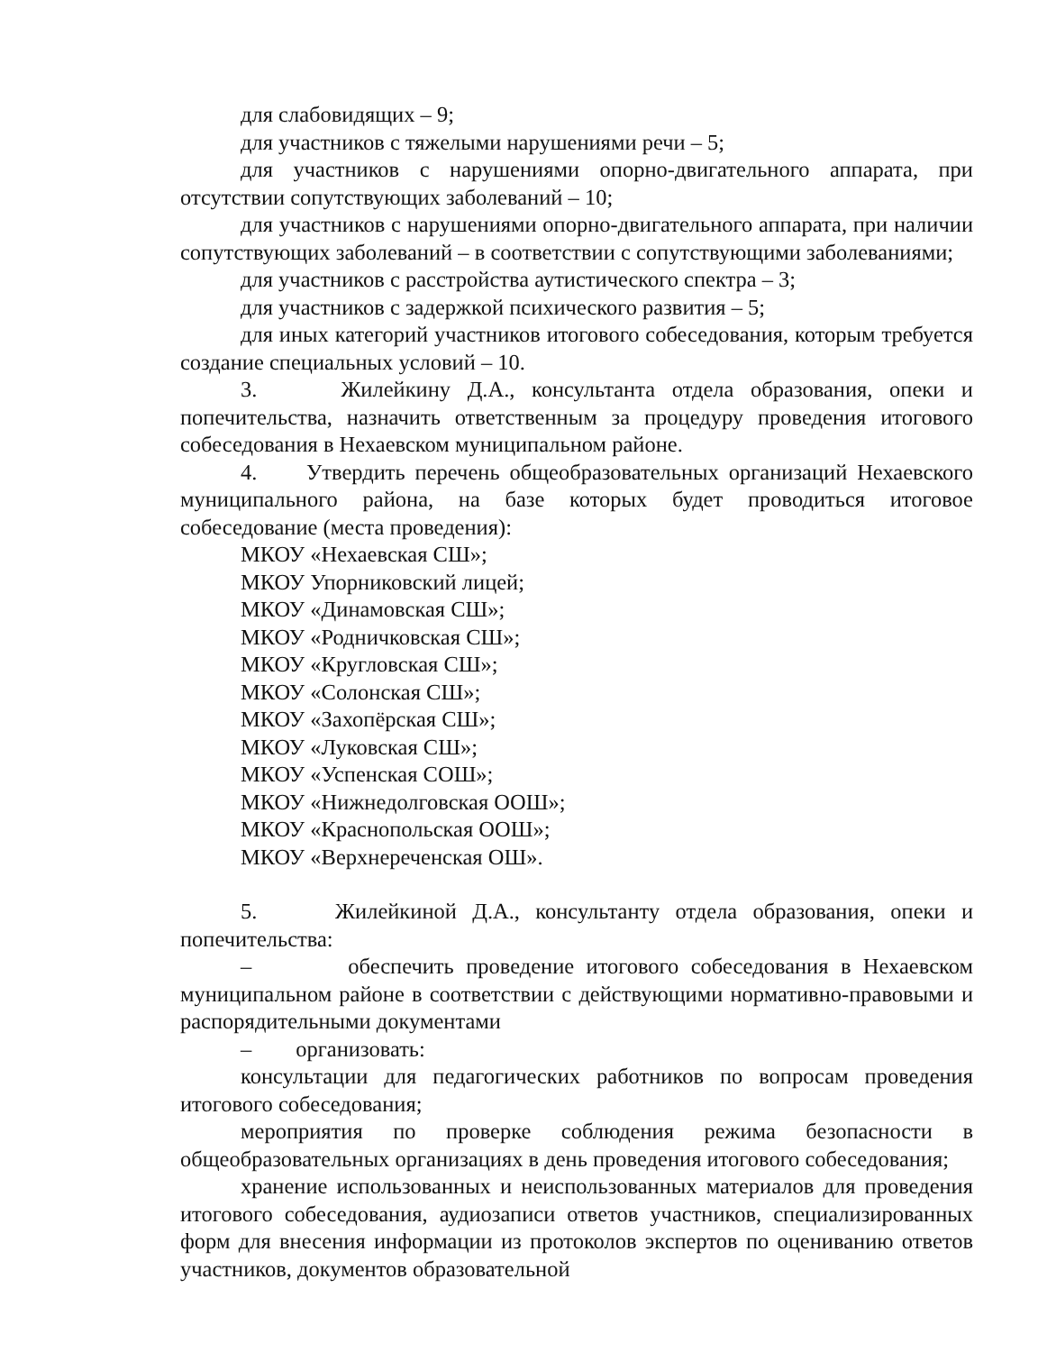для слабовидящих – 9;
для участников с тяжелыми нарушениями речи – 5;
для участников с нарушениями опорно-двигательного аппарата, при отсутствии сопутствующих заболеваний – 10;
для участников с нарушениями опорно-двигательного аппарата, при наличии сопутствующих заболеваний – в соответствии с сопутствующими заболеваниями;
для участников с расстройства аутистического спектра – 3;
для участников с задержкой психического развития – 5;
для иных категорий участников итогового собеседования, которым требуется создание специальных условий – 10.
3. Жилейкину Д.А., консультанта отдела образования, опеки и попечительства, назначить ответственным за процедуру проведения итогового собеседования в Нехаевском муниципальном районе.
4. Утвердить перечень общеобразовательных организаций Нехаевского муниципального района, на базе которых будет проводиться итоговое собеседование (места проведения):
МКОУ «Нехаевская СШ»;
МКОУ Упорниковский лицей;
МКОУ «Динамовская СШ»;
МКОУ «Родничковская СШ»;
МКОУ «Кругловская СШ»;
МКОУ «Солонская СШ»;
МКОУ «Захопёрская СШ»;
МКОУ «Луковская СШ»;
МКОУ «Успенская СОШ»;
МКОУ «Нижнедолговская ООШ»;
МКОУ «Краснопольская ООШ»;
МКОУ «Верхнереченская ОШ».
5. Жилейкиной Д.А., консультанту отдела образования, опеки и попечительства:
– обеспечить проведение итогового собеседования в Нехаевском муниципальном районе в соответствии с действующими нормативно-правовыми и распорядительными документами
– организовать:
консультации для педагогических работников по вопросам проведения итогового собеседования;
мероприятия по проверке соблюдения режима безопасности в общеобразовательных организациях в день проведения итогового собеседования;
хранение использованных и неиспользованных материалов для проведения итогового собеседования, аудиозаписи ответов участников, специализированных форм для внесения информации из протоколов экспертов по оцениванию ответов участников, документов образовательной